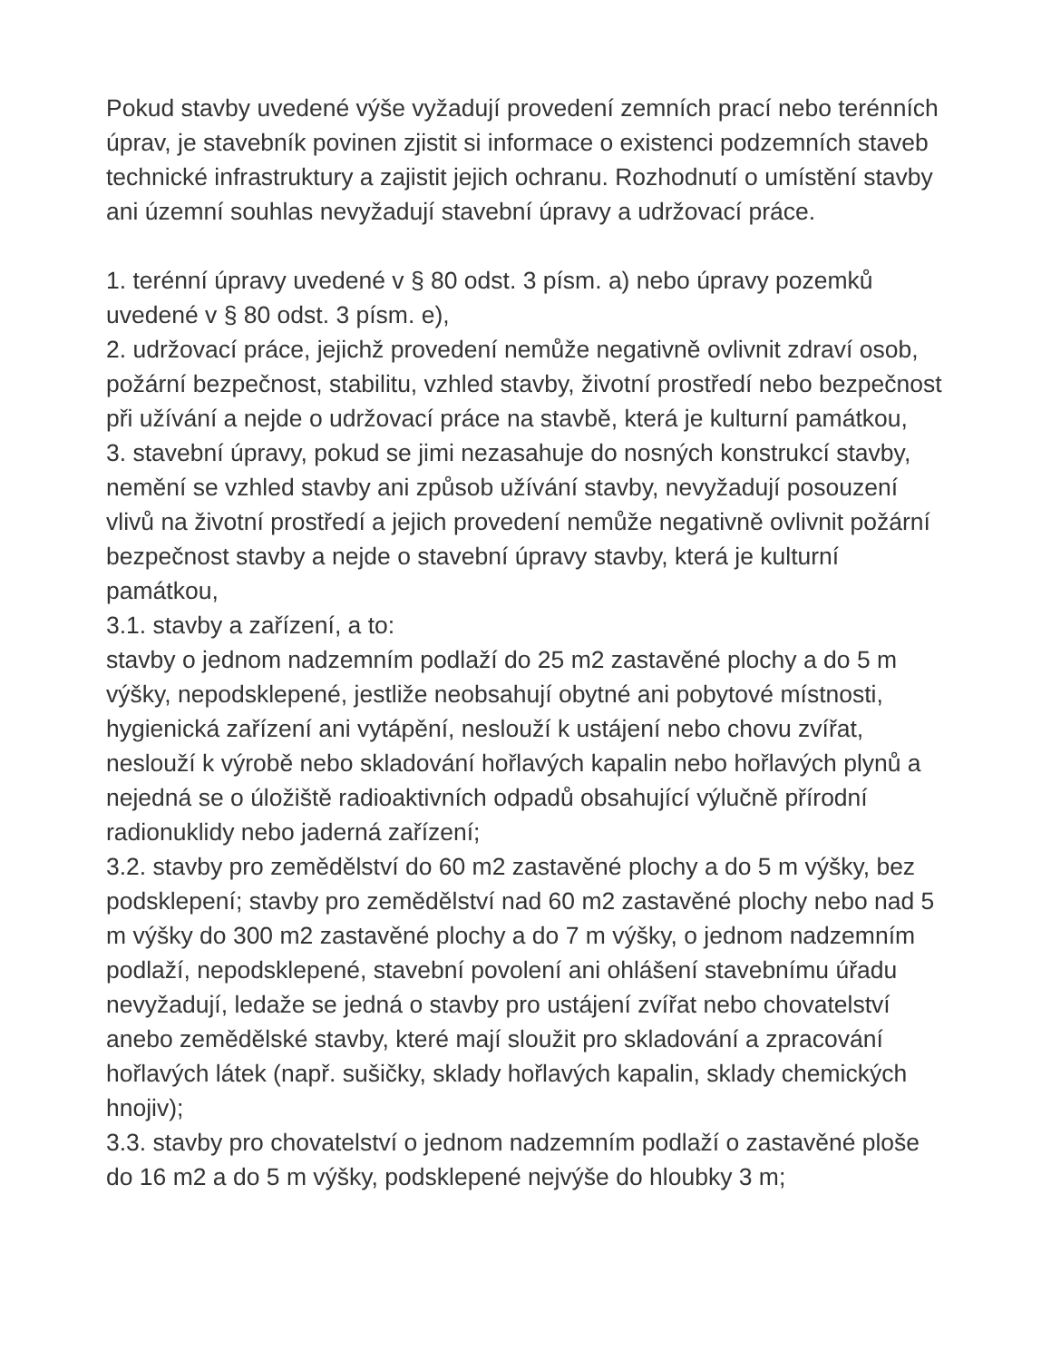Pokud stavby uvedené výše vyžadují provedení zemních prací nebo terénních úprav, je stavebník povinen zjistit si informace o existenci podzemních staveb technické infrastruktury a zajistit jejich ochranu. Rozhodnutí o umístění stavby ani územní souhlas nevyžadují stavební úpravy a udržovací práce.
1. terénní úpravy uvedené v § 80 odst. 3 písm. a) nebo úpravy pozemků uvedené v § 80 odst. 3 písm. e),
2. udržovací práce, jejichž provedení nemůže negativně ovlivnit zdraví osob, požární bezpečnost, stabilitu, vzhled stavby, životní prostředí nebo bezpečnost při užívání a nejde o udržovací práce na stavbě, která je kulturní památkou,
3. stavební úpravy, pokud se jimi nezasahuje do nosných konstrukcí stavby, nemění se vzhled stavby ani způsob užívání stavby, nevyžadují posouzení vlivů na životní prostředí a jejich provedení nemůže negativně ovlivnit požární bezpečnost stavby a nejde o stavební úpravy stavby, která je kulturní památkou,
3.1. stavby a zařízení, a to:
stavby o jednom nadzemním podlaží do 25 m2 zastavěné plochy a do 5 m výšky, nepodsklepené, jestliže neobsahují obytné ani pobytové místnosti, hygienická zařízení ani vytápění, neslouží k ustájení nebo chovu zvířat, neslouží k výrobě nebo skladování hořlavých kapalin nebo hořlavých plynů a nejedná se o úložiště radioaktivních odpadů obsahující výlučně přírodní radionuklidy nebo jaderná zařízení;
3.2. stavby pro zemědělství do 60 m2 zastavěné plochy a do 5 m výšky, bez podsklepení; stavby pro zemědělství nad 60 m2 zastavěné plochy nebo nad 5 m výšky do 300 m2 zastavěné plochy a do 7 m výšky, o jednom nadzemním podlaží, nepodsklepené, stavební povolení ani ohlášení stavebnímu úřadu nevyžadují, ledaže se jedná o stavby pro ustájení zvířat nebo chovatelství anebo zemědělské stavby, které mají sloužit pro skladování a zpracování hořlavých látek (např. sušičky, sklady hořlavých kapalin, sklady chemických hnojiv);
3.3. stavby pro chovatelství o jednom nadzemním podlaží o zastavěné ploše do 16 m2 a do 5 m výšky, podsklepené nejvýše do hloubky 3 m;